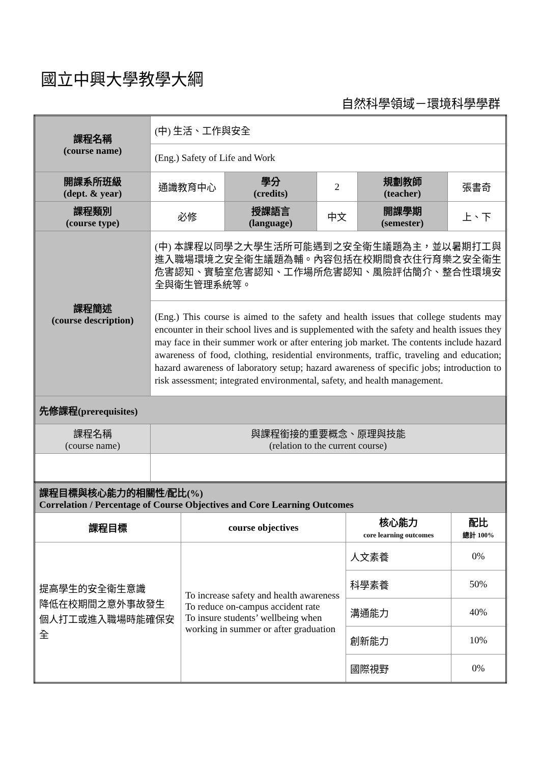國立中興大學教學大綱
自然科學領域－環境科學學群
| 課程名稱 (course name) | (中) 生活、工作與安全 | | | | |
| | (Eng.) Safety of Life and Work | | | | |
| 開課系所班級 (dept. & year) | 通識教育中心 | 學分 (credits) | 2 | 規劃教師 (teacher) | 張書奇 |
| 課程類別 (course type) | 必修 | 授課語言 (language) | 中文 | 開課學期 (semester) | 上、下 |
| 課程簡述 (course description) | (中) 本課程以同學之大學生活所可能遇到之安全衛生議題為主，並以暑期打工與進入職場環境之安全衛生議題為輔。內容包括在校期間食衣住行育樂之安全衛生危害認知、實驗室危害認知、工作場所危害認知、風險評估簡介、整合性環境安全與衛生管理系統等。 | | | | |
| | (Eng.) This course is aimed to the safety and health issues that college students may encounter in their school lives and is supplemented with the safety and health issues they may face in their summer work or after entering job market. The contents include hazard awareness of food, clothing, residential environments, traffic, traveling and education; hazard awareness of laboratory setup; hazard awareness of specific jobs; introduction to risk assessment; integrated environmental, safety, and health management. | | | | |
| 先修課程(prerequisites) | | | | | |
| 課程名稱 (course name) | 與課程銜接的重要概念、原理與技能 (relation to the current course) | | | | |
| 課程目標與核心能力的相關性/配比(%) Correlation / Percentage of Course Objectives and Core Learning Outcomes | | | |
| 課程目標 | course objectives | 核心能力 core learning outcomes | 配比 總計 100% |
| 提高學生的安全衛生意識 降低在校期間之意外事故發生 個人打工或進入職場時能確保安全 | To increase safety and health awareness To reduce on-campus accident rate To insure students’ wellbeing when working in summer or after graduation | 人文素養 | 0% |
| | | 科學素養 | 50% |
| | | 溝通能力 | 40% |
| | | 創新能力 | 10% |
| | | 國際視野 | 0% |